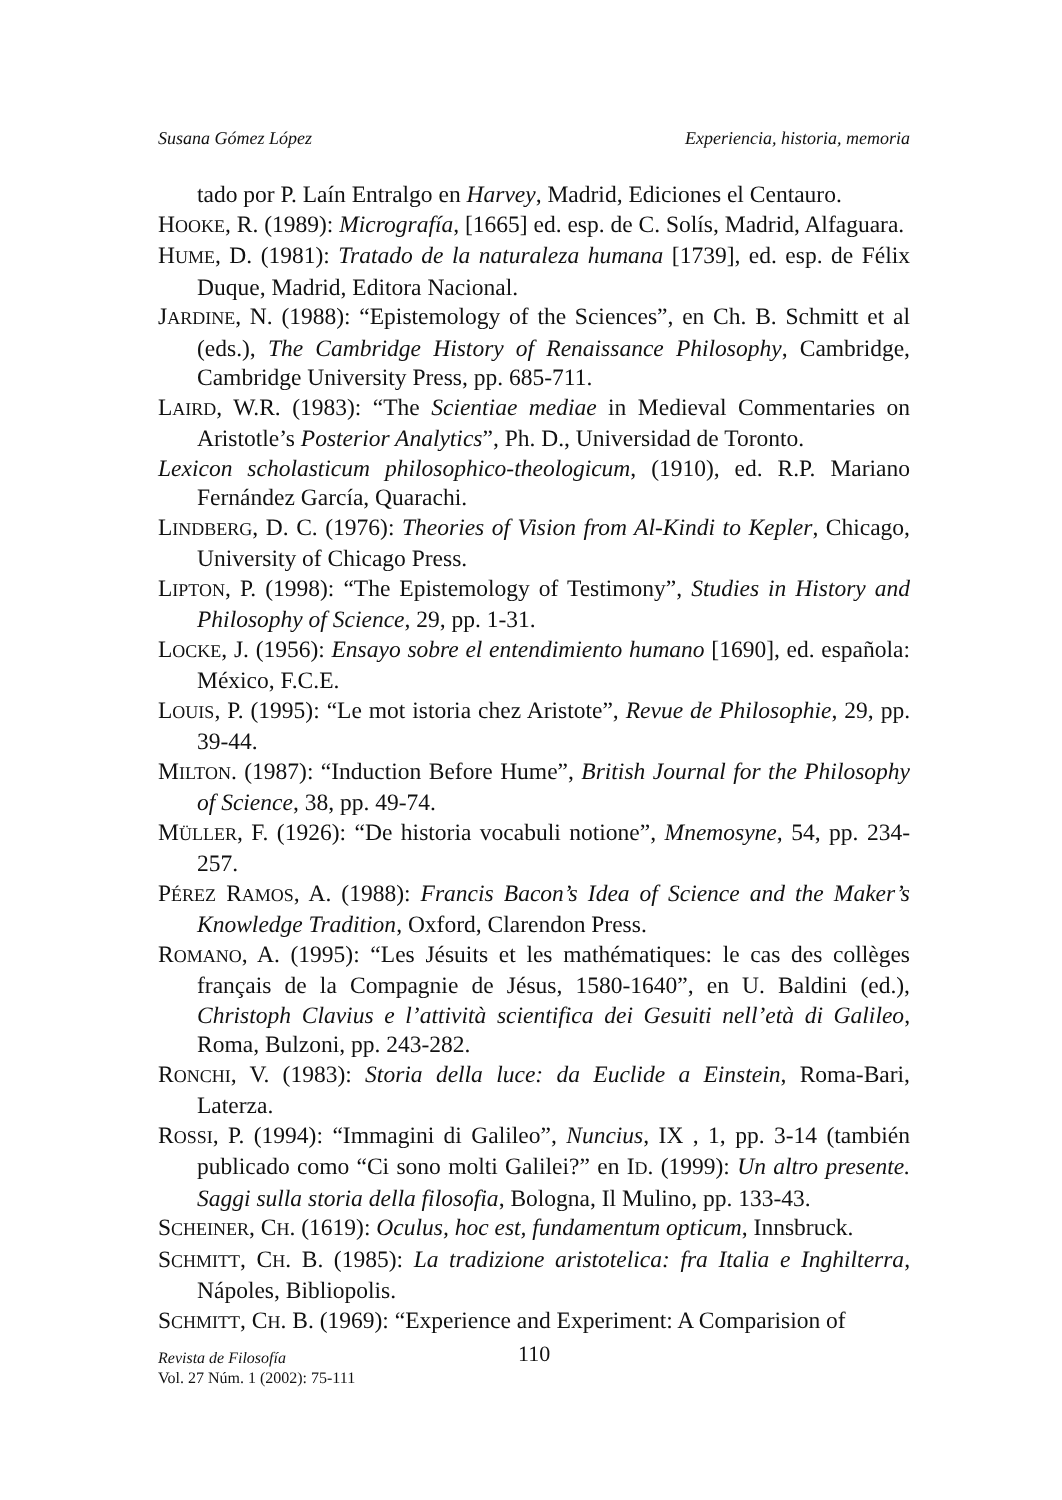Susana Gómez López Experiencia, historia, memoria
tado por P. Laín Entralgo en Harvey, Madrid, Ediciones el Centauro.
HOOKE, R. (1989): Micrografía, [1665] ed. esp. de C. Solís, Madrid, Alfaguara.
HUME, D. (1981): Tratado de la naturaleza humana [1739], ed. esp. de Félix Duque, Madrid, Editora Nacional.
JARDINE, N. (1988): “Epistemology of the Sciences”, en Ch. B. Schmitt et al (eds.), The Cambridge History of Renaissance Philosophy, Cambridge, Cambridge University Press, pp. 685-711.
LAIRD, W.R. (1983): “The Scientiae mediae in Medieval Commentaries on Aristotle’s Posterior Analytics”, Ph. D., Universidad de Toronto.
Lexicon scholasticum philosophico-theologicum, (1910), ed. R.P. Mariano Fernández García, Quarachi.
LINDBERG, D. C. (1976): Theories of Vision from Al-Kindi to Kepler, Chicago, University of Chicago Press.
LIPTON, P. (1998): “The Epistemology of Testimony”, Studies in History and Philosophy of Science, 29, pp. 1-31.
LOCKE, J. (1956): Ensayo sobre el entendimiento humano [1690], ed. española: México, F.C.E.
LOUIS, P. (1995): “Le mot istoria chez Aristote”, Revue de Philosophie, 29, pp. 39-44.
MILTON. (1987): “Induction Before Hume”, British Journal for the Philosophy of Science, 38, pp. 49-74.
MÜLLER, F. (1926): “De historia vocabuli notione”, Mnemosyne, 54, pp. 234-257.
PÉREZ RAMOS, A. (1988): Francis Bacon’s Idea of Science and the Maker’s Knowledge Tradition, Oxford, Clarendon Press.
ROMANO, A. (1995): “Les Jésuits et les mathématiques: le cas des collèges français de la Compagnie de Jésus, 1580-1640”, en U. Baldini (ed.), Christoph Clavius e l’attività scientifica dei Gesuiti nell’età di Galileo, Roma, Bulzoni, pp. 243-282.
RONCHI, V. (1983): Storia della luce: da Euclide a Einstein, Roma-Bari, Laterza.
ROSSI, P. (1994): “Immagini di Galileo”, Nuncius, IX , 1, pp. 3-14 (también publicado como “Ci sono molti Galilei?” en ID. (1999): Un altro presente. Saggi sulla storia della filosofia, Bologna, Il Mulino, pp. 133-43.
SCHEINER, CH. (1619): Oculus, hoc est, fundamentum opticum, Innsbruck.
SCHMITT, CH. B. (1985): La tradizione aristotelica: fra Italia e Inghilterra, Nápoles, Bibliopolis.
SCHMITT, CH. B. (1969): “Experience and Experiment: A Comparision of
Revista de Filosofía
Vol. 27 Núm. 1 (2002): 75-111
110